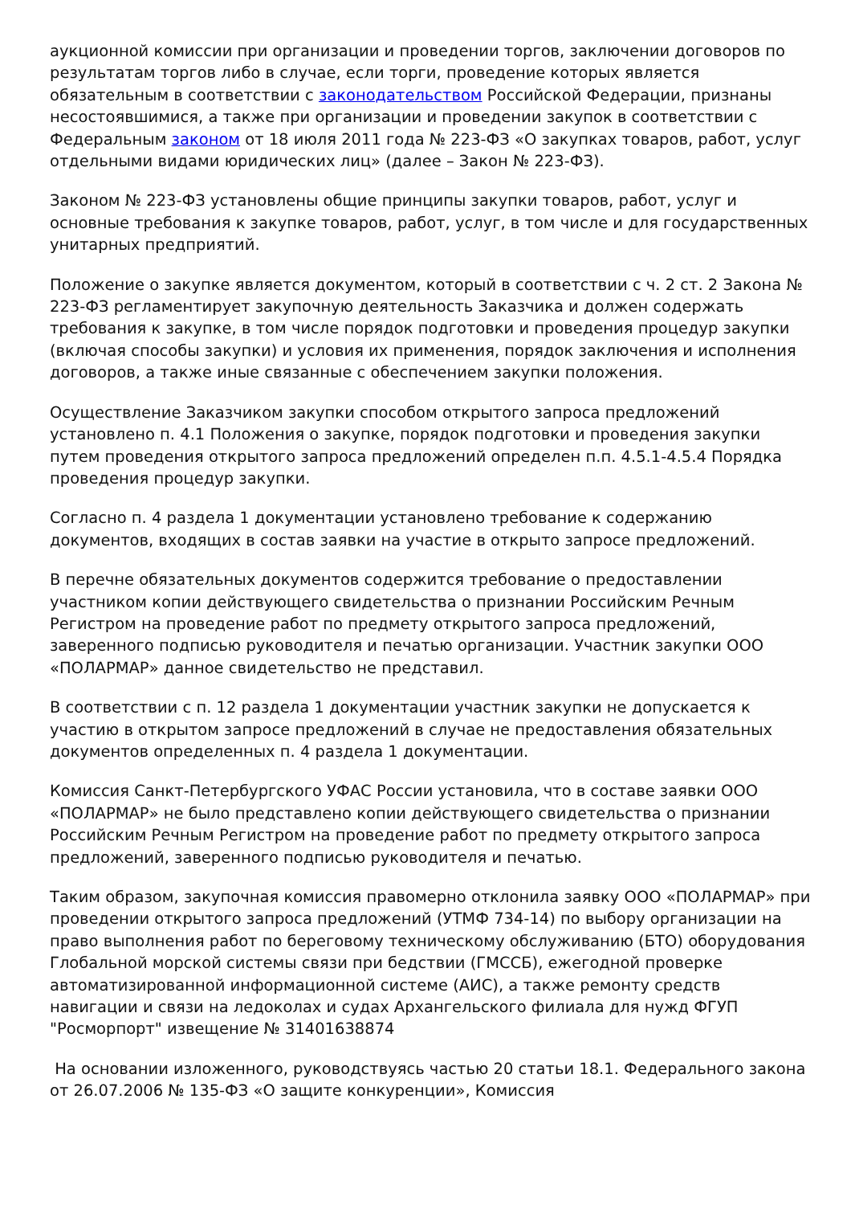аукционной комиссии при организации и проведении торгов, заключении договоров по результатам торгов либо в случае, если торги, проведение которых является обязательным в соответствии с законодательством Российской Федерации, признаны несостоявшимися, а также при организации и проведении закупок в соответствии с Федеральным законом от 18 июля 2011 года № 223-ФЗ «О закупках товаров, работ, услуг отдельными видами юридических лиц» (далее – Закон № 223-ФЗ).
Законом № 223-ФЗ установлены общие принципы закупки товаров, работ, услуг и основные требования к закупке товаров, работ, услуг, в том числе и для государственных унитарных предприятий.
Положение о закупке является документом, который в соответствии с ч. 2 ст. 2 Закона № 223-ФЗ регламентирует закупочную деятельность Заказчика и должен содержать требования к закупке, в том числе порядок подготовки и проведения процедур закупки (включая способы закупки) и условия их применения, порядок заключения и исполнения договоров, а также иные связанные с обеспечением закупки положения.
Осуществление Заказчиком закупки способом открытого запроса предложений установлено п. 4.1 Положения о закупке, порядок подготовки и проведения закупки путем проведения открытого запроса предложений определен п.п. 4.5.1-4.5.4 Порядка проведения процедур закупки.
Согласно п. 4 раздела 1 документации установлено требование к содержанию документов, входящих в состав заявки на участие в открыто запросе предложений.
В перечне обязательных документов содержится требование о предоставлении участником копии действующего свидетельства о признании Российским Речным Регистром на проведение работ по предмету открытого запроса предложений, заверенного подписью руководителя и печатью организации. Участник закупки ООО «ПОЛАРМАР» данное свидетельство не представил.
В соответствии с п. 12 раздела 1 документации участник закупки не допускается к участию в открытом запросе предложений в случае не предоставления обязательных документов определенных п. 4 раздела 1 документации.
Комиссия Санкт-Петербургского УФАС России установила, что в составе заявки ООО «ПОЛАРМАР» не было представлено копии действующего свидетельства о признании Российским Речным Регистром на проведение работ по предмету открытого запроса предложений, заверенного подписью руководителя и печатью.
Таким образом, закупочная комиссия правомерно отклонила заявку ООО «ПОЛАРМАР» при проведении открытого запроса предложений (УТМФ 734-14) по выбору организации на право выполнения работ по береговому техническому обслуживанию (БТО) оборудования Глобальной морской системы связи при бедствии (ГМССБ), ежегодной проверке автоматизированной информационной системе (АИС), а также ремонту средств навигации и связи на ледоколах и судах Архангельского филиала для нужд ФГУП "Росморпорт" извещение № 31401638874
На основании изложенного, руководствуясь частью 20 статьи 18.1. Федерального закона от 26.07.2006 № 135-ФЗ «О защите конкуренции», Комиссия